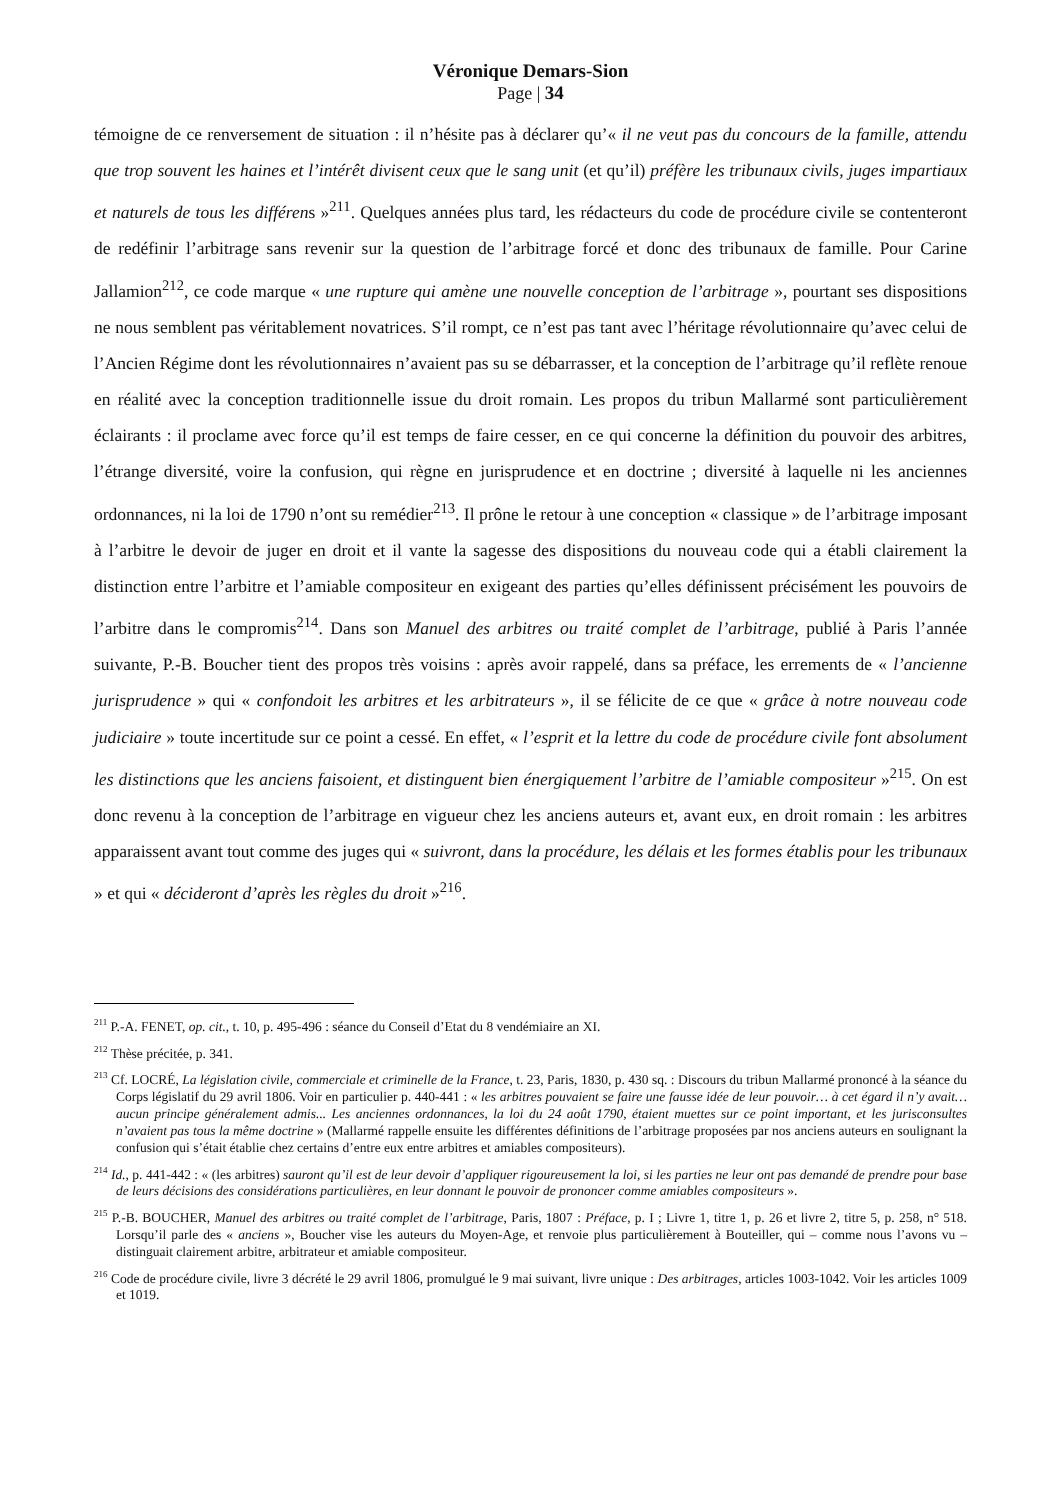Véronique Demars-Sion
Page | 34
témoigne de ce renversement de situation : il n’hésite pas à déclarer qu’« il ne veut pas du concours de la famille, attendu que trop souvent les haines et l’intérêt divisent ceux que le sang unit (et qu’il) préfère les tribunaux civils, juges impartiaux et naturels de tous les différens »<sup>211</sup>. Quelques années plus tard, les rédacteurs du code de procédure civile se contenteront de redéfinir l’arbitrage sans revenir sur la question de l’arbitrage forcé et donc des tribunaux de famille. Pour Carine Jallamion<sup>212</sup>, ce code marque « une rupture qui amène une nouvelle conception de l’arbitrage », pourtant ses dispositions ne nous semblent pas véritablement novatrices. S’il rompt, ce n’est pas tant avec l’héritage révolutionnaire qu’avec celui de l’Ancien Régime dont les révolutionnaires n’avaient pas su se débarrasser, et la conception de l’arbitrage qu’il reflète renoue en réalité avec la conception traditionnelle issue du droit romain. Les propos du tribun Mallarmé sont particulièrement éclairants : il proclame avec force qu’il est temps de faire cesser, en ce qui concerne la définition du pouvoir des arbitres, l’étrange diversité, voire la confusion, qui règne en jurisprudence et en doctrine ; diversité à laquelle ni les anciennes ordonnances, ni la loi de 1790 n’ont su remédier<sup>213</sup>. Il prône le retour à une conception « classique » de l’arbitrage imposant à l’arbitre le devoir de juger en droit et il vante la sagesse des dispositions du nouveau code qui a établi clairement la distinction entre l’arbitre et l’amiable compositeur en exigeant des parties qu’elles définissent précisément les pouvoirs de l’arbitre dans le compromis<sup>214</sup>. Dans son Manuel des arbitres ou traité complet de l’arbitrage, publié à Paris l’année suivante, P.-B. Boucher tient des propos très voisins : après avoir rappelé, dans sa préface, les errements de « l’ancienne jurisprudence » qui « confondoit les arbitres et les arbitrateurs », il se félicite de ce que « grâce à notre nouveau code judiciaire » toute incertitude sur ce point a cessé. En effet, « l’esprit et la lettre du code de procédure civile font absolument les distinctions que les anciens faisoient, et distinguent bien énergiquement l’arbitre de l’amiable compositeur »<sup>215</sup>. On est donc revenu à la conception de l’arbitrage en vigueur chez les anciens auteurs et, avant eux, en droit romain : les arbitres apparaissent avant tout comme des juges qui « suivront, dans la procédure, les délais et les formes établis pour les tribunaux » et qui « décideront d’après les règles du droit »<sup>216</sup>.
<sup>211</sup> P.-A. FENET, op. cit., t. 10, p. 495-496 : séance du Conseil d’Etat du 8 vendémiaire an XI.
<sup>212</sup> Thèse précitée, p. 341.
<sup>213</sup> Cf. LOCRÉ, La législation civile, commerciale et criminelle de la France, t. 23, Paris, 1830, p. 430 sq. : Discours du tribun Mallarmé prononcé à la séance du Corps législatif du 29 avril 1806. Voir en particulier p. 440-441 : « les arbitres pouvaient se faire une fausse idée de leur pouvoir… à cet égard il n’y avait… aucun principe généralement admis... Les anciennes ordonnances, la loi du 24 août 1790, étaient muettes sur ce point important, et les jurisconsultes n’avaient pas tous la même doctrine » (Mallarmé rappelle ensuite les différentes définitions de l’arbitrage proposées par nos anciens auteurs en soulignant la confusion qui s’était établie chez certains d’entre eux entre arbitres et amiables compositeurs).
<sup>214</sup> Id., p. 441-442 : « (les arbitres) sauront qu’il est de leur devoir d’appliquer rigoureusement la loi, si les parties ne leur ont pas demandé de prendre pour base de leurs décisions des considérations particulières, en leur donnant le pouvoir de prononcer comme amiables compositeurs ».
<sup>215</sup> P.-B. BOUCHER, Manuel des arbitres ou traité complet de l’arbitrage, Paris, 1807 : Préface, p. I ; Livre 1, titre 1, p. 26 et livre 2, titre 5, p. 258, n° 518. Lorsqu’il parle des « anciens », Boucher vise les auteurs du Moyen-Age, et renvoie plus particulièrement à Bouteiller, qui – comme nous l’avons vu – distinguait clairement arbitre, arbitrateur et amiable compositeur.
<sup>216</sup> Code de procédure civile, livre 3 décrété le 29 avril 1806, promulgué le 9 mai suivant, livre unique : Des arbitrages, articles 1003-1042. Voir les articles 1009 et 1019.